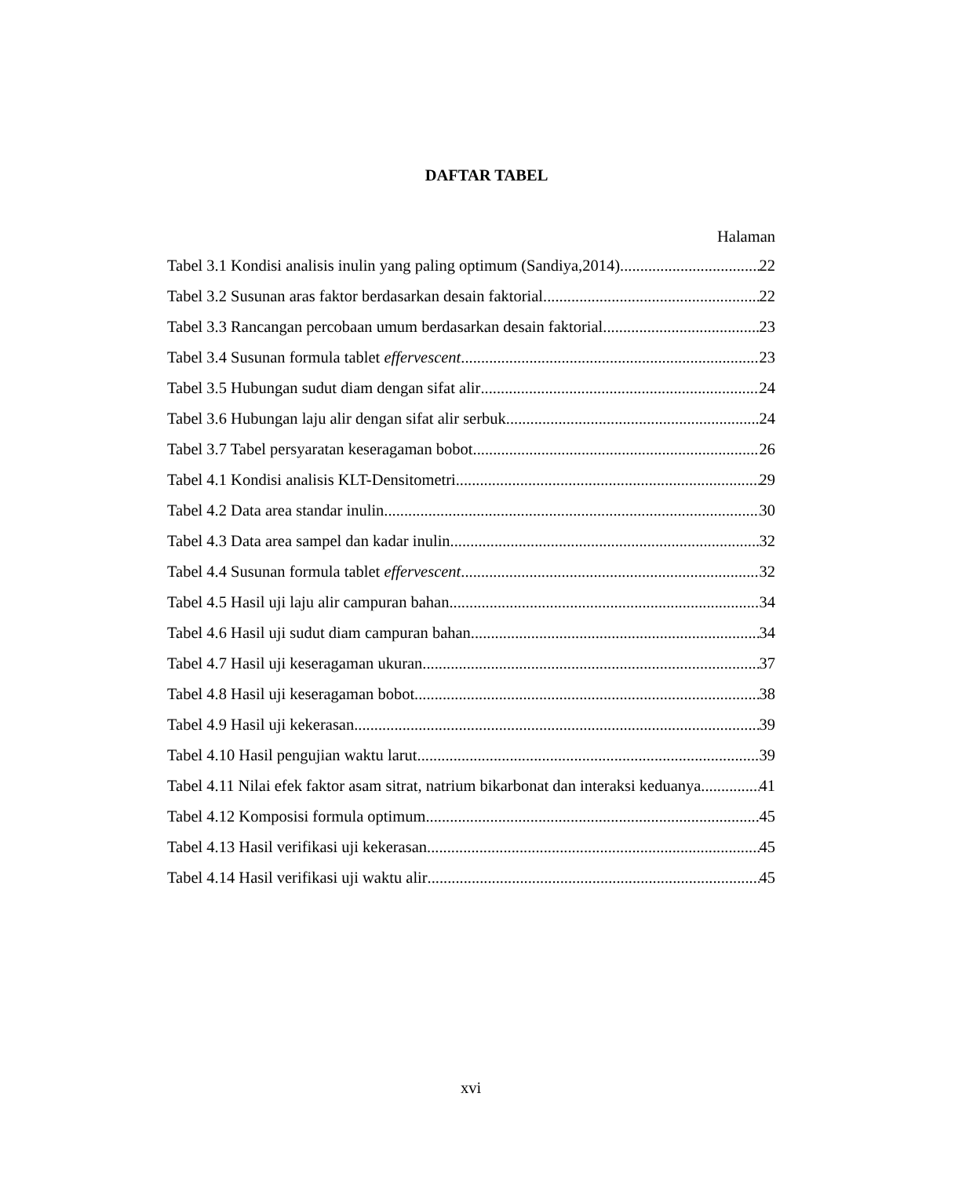DAFTAR TABEL
Halaman
Tabel 3.1 Kondisi analisis inulin yang paling optimum (Sandiya,2014) 22
Tabel 3.2 Susunan aras faktor berdasarkan desain faktorial 22
Tabel 3.3 Rancangan percobaan umum berdasarkan desain faktorial 23
Tabel 3.4 Susunan formula tablet effervescent 23
Tabel 3.5 Hubungan sudut diam dengan sifat alir 24
Tabel 3.6 Hubungan laju alir dengan sifat alir serbuk 24
Tabel 3.7 Tabel persyaratan keseragaman bobot 26
Tabel 4.1 Kondisi analisis KLT-Densitometri 29
Tabel 4.2 Data area standar inulin 30
Tabel 4.3 Data area sampel dan kadar inulin 32
Tabel 4.4 Susunan formula tablet effervescent 32
Tabel 4.5 Hasil uji laju alir campuran bahan 34
Tabel 4.6 Hasil uji sudut diam campuran bahan 34
Tabel 4.7 Hasil uji keseragaman ukuran 37
Tabel 4.8 Hasil uji keseragaman bobot 38
Tabel 4.9 Hasil uji kekerasan 39
Tabel 4.10 Hasil pengujian waktu larut 39
Tabel 4.11 Nilai efek faktor asam sitrat, natrium bikarbonat dan interaksi keduanya 41
Tabel 4.12 Komposisi formula optimum 45
Tabel 4.13 Hasil verifikasi uji kekerasan 45
Tabel 4.14 Hasil verifikasi uji waktu alir 45
xvi